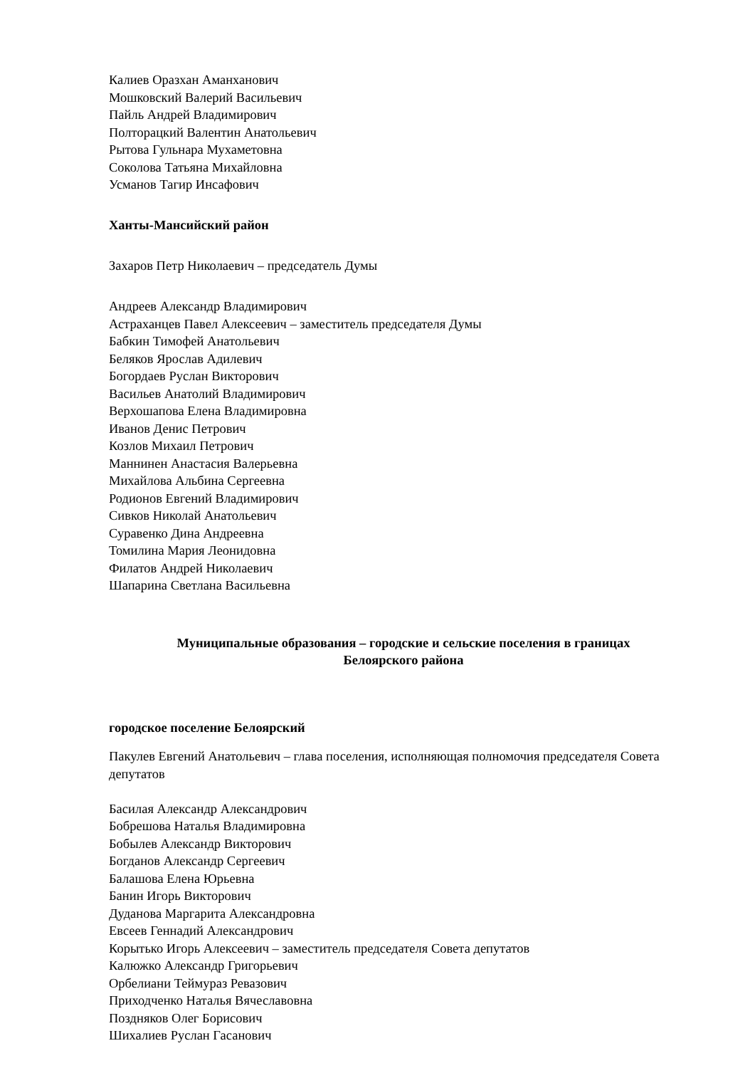Калиев Оразхан Аманханович
Мошковский Валерий Васильевич
Пайль Андрей Владимирович
Полторацкий Валентин Анатольевич
Рытова Гульнара Мухаметовна
Соколова Татьяна Михайловна
Усманов Тагир Инсафович
Ханты-Мансийский район
Захаров Петр Николаевич – председатель Думы
Андреев Александр Владимирович
Астраханцев Павел Алексеевич – заместитель председателя Думы
Бабкин Тимофей Анатольевич
Беляков Ярослав Адилевич
Богордаев Руслан Викторович
Васильев Анатолий Владимирович
Верхошапова Елена Владимировна
Иванов Денис Петрович
Козлов Михаил Петрович
Маннинен Анастасия Валерьевна
Михайлова Альбина Сергеевна
Родионов Евгений Владимирович
Сивков Николай Анатольевич
Суравенко Дина Андреевна
Томилина Мария Леонидовна
Филатов Андрей Николаевич
Шапарина Светлана Васильевна
Муниципальные образования – городские и сельские поселения в границах
Белоярского района
городское поселение Белоярский
Пакулев Евгений Анатольевич – глава поселения, исполняющая полномочия председателя Совета депутатов
Басилая Александр Александрович
Бобрешова Наталья Владимировна
Бобылев Александр Викторович
Богданов Александр Сергеевич
Балашова Елена Юрьевна
Банин Игорь Викторович
Дуданова Маргарита Александровна
Евсеев Геннадий Александрович
Корытько Игорь Алексеевич – заместитель председателя Совета депутатов
Калюжко Александр Григорьевич
Орбелиани Теймураз Ревазович
Приходченко Наталья Вячеславовна
Поздняков Олег Борисович
Шихалиев Руслан Гасанович